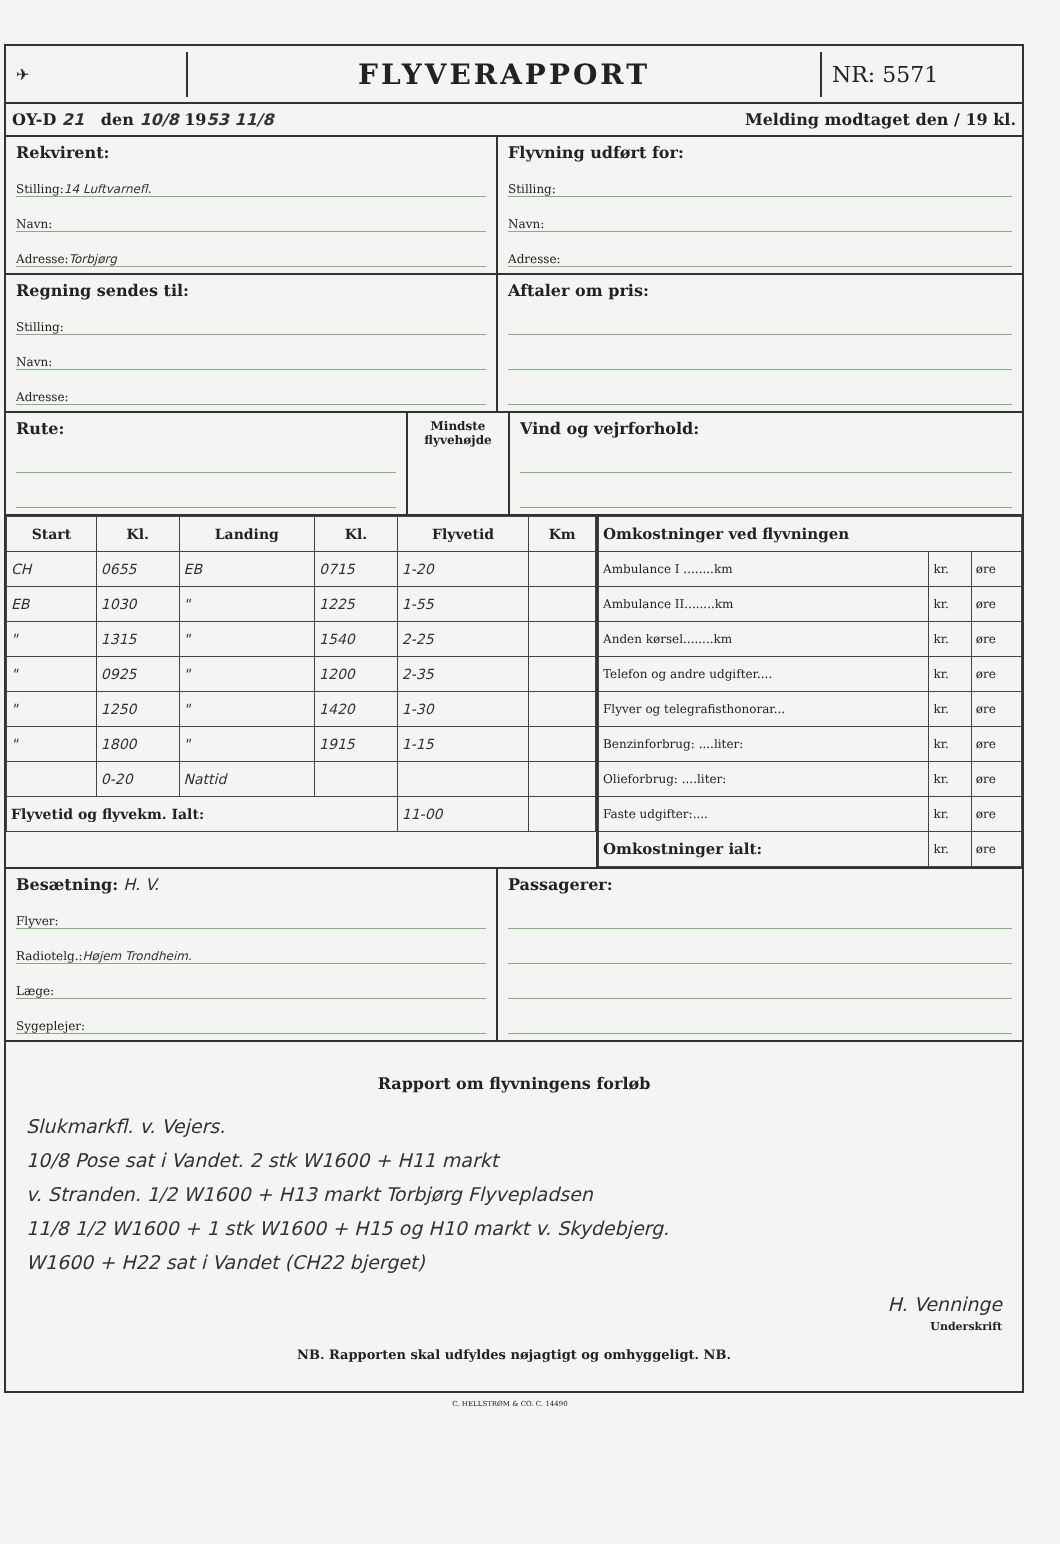✈
FLYVERAPPORT
NR: 5571
OY-D 21 den 10/8 1953 11/8 Melding modtaget den / 19 kl.
Rekvirent:
Stilling: 14 Luftvarnefl.
Navn:
Adresse: Torbjørg
Flyvning udført for:
Stilling:
Navn:
Adresse:
Regning sendes til:
Stilling:
Navn:
Adresse:
Aftaler om pris:
Rute:
Mindste flyvehøjde
Vind og vejrforhold:
| Start | Kl. | Landing | Kl. | Flyvetid | Km |
| --- | --- | --- | --- | --- | --- |
| CH | 0655 | EB | 0715 | 1-20 | |
| EB | 1030 | " | 1225 | 1-55 | |
| " | 1315 | " | 1540 | 2-25 | |
| " | 0925 | " | 1200 | 2-35 | |
| " | 1250 | " | 1420 | 1-30 | |
| " | 1800 | " | 1915 | 1-15 | |
| | 0-20 | Nattid | | | |
| Flyvetid og flyvekm. Ialt: | | | | 11-00 | |
| Omkostninger ved flyvningen | | |
| --- | --- | --- |
| Ambulance I ........km | kr. | øre |
| Ambulance II........km | kr. | øre |
| Anden kørsel........km | kr. | øre |
| Telefon og andre udgifter.... | kr. | øre |
| Flyver og telegrafisthonorar... | kr. | øre |
| Benzinforbrug: ....liter: | kr. | øre |
| Olieforbrug: ....liter: | kr. | øre |
| Faste udgifter:.... | kr. | øre |
| Omkostninger ialt: | kr. | øre |
Besætning: H. V.
Flyver:
Radiotelg.: Højem Trondheim.
Læge:
Sygeplejer:
Passagerer:
Rapport om flyvningens forløb
Slukmarkfl. v. Vejers.
10/8 Pose sat i Vandet. 2 stk W1600 + H11 markt
v. Stranden. 1/2 W1600 + H13 markt Torbjørg Flyvepladsen
11/8 1/2 W1600 + 1 stk W1600 + H15 og H10 markt v. Skydebjerg.
W1600 + H22 sat i Vandet (CH22 bjerget)
H. Venninge
Underskrift
NB. Rapporten skal udfyldes nøjagtigt og omhyggeligt. NB.
C. HELLSTRØM & CO. C. 14490